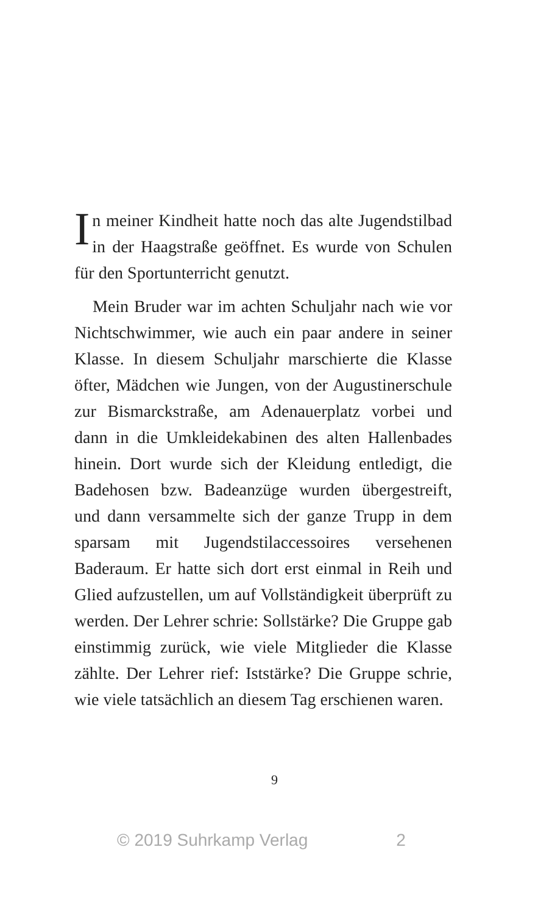In meiner Kindheit hatte noch das alte Jugendstilbad in der Haagstraße geöffnet. Es wurde von Schulen für den Sportunterricht genutzt.
Mein Bruder war im achten Schuljahr nach wie vor Nichtschwimmer, wie auch ein paar andere in seiner Klasse. In diesem Schuljahr marschierte die Klasse öfter, Mädchen wie Jungen, von der Augustinerschule zur Bismarckstraße, am Adenauerplatz vorbei und dann in die Umkleidekabinen des alten Hallenbades hinein. Dort wurde sich der Kleidung entledigt, die Badehosen bzw. Badeanzüge wurden übergestreift, und dann versammelte sich der ganze Trupp in dem sparsam mit Jugendstilaccessoires versehenen Baderaum. Er hatte sich dort erst einmal in Reih und Glied aufzustellen, um auf Vollständigkeit überprüft zu werden. Der Lehrer schrie: Sollstärke? Die Gruppe gab einstimmig zurück, wie viele Mitglieder die Klasse zählte. Der Lehrer rief: Iststärke? Die Gruppe schrie, wie viele tatsächlich an diesem Tag erschienen waren.
9
© 2019 Suhrkamp Verlag 2